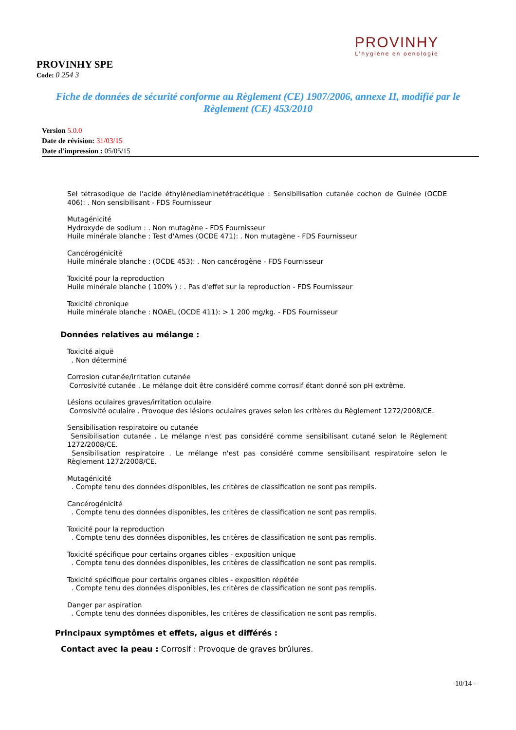PROVINHY
L'hygiène en oenologie
PROVINHY SPE
Code: 0 254 3
Fiche de données de sécurité conforme au Règlement (CE) 1907/2006, annexe II, modifié par le Règlement (CE) 453/2010
Version 5.0.0
Date de révision: 31/03/15
Date d'impression : 05/05/15
Sel tétrasodique de l'acide éthylènediaminetétracétique : Sensibilisation cutanée cochon de Guinée (OCDE 406): . Non sensibilisant - FDS Fournisseur
Mutagénicité
Hydroxyde de sodium : . Non mutagène - FDS Fournisseur
Huile minérale blanche : Test d'Ames (OCDE 471): . Non mutagène - FDS Fournisseur
Cancérogénicité
Huile minérale blanche : (OCDE 453): . Non cancérogène - FDS Fournisseur
Toxicité pour la reproduction
Huile minérale blanche ( 100% ) : . Pas d'effet sur la reproduction - FDS Fournisseur
Toxicité chronique
Huile minérale blanche : NOAEL (OCDE 411): > 1 200 mg/kg. - FDS Fournisseur
Données relatives au mélange :
Toxicité aiguë
. Non déterminé
Corrosion cutanée/irritation cutanée
Corrosivité cutanée . Le mélange doit être considéré comme corrosif étant donné son pH extrême.
Lésions oculaires graves/irritation oculaire
Corrosivité oculaire . Provoque des lésions oculaires graves selon les critères du Règlement 1272/2008/CE.
Sensibilisation respiratoire ou cutanée
Sensibilisation cutanée . Le mélange n'est pas considéré comme sensibilisant cutané selon le Règlement 1272/2008/CE.
Sensibilisation respiratoire . Le mélange n'est pas considéré comme sensibilisant respiratoire selon le Règlement 1272/2008/CE.
Mutagénicité
. Compte tenu des données disponibles, les critères de classification ne sont pas remplis.
Cancérogénicité
. Compte tenu des données disponibles, les critères de classification ne sont pas remplis.
Toxicité pour la reproduction
. Compte tenu des données disponibles, les critères de classification ne sont pas remplis.
Toxicité spécifique pour certains organes cibles - exposition unique
. Compte tenu des données disponibles, les critères de classification ne sont pas remplis.
Toxicité spécifique pour certains organes cibles - exposition répétée
. Compte tenu des données disponibles, les critères de classification ne sont pas remplis.
Danger par aspiration
. Compte tenu des données disponibles, les critères de classification ne sont pas remplis.
Principaux symptômes et effets, aigus et différés :
Contact avec la peau : Corrosif : Provoque de graves brûlures.
-10/14 -